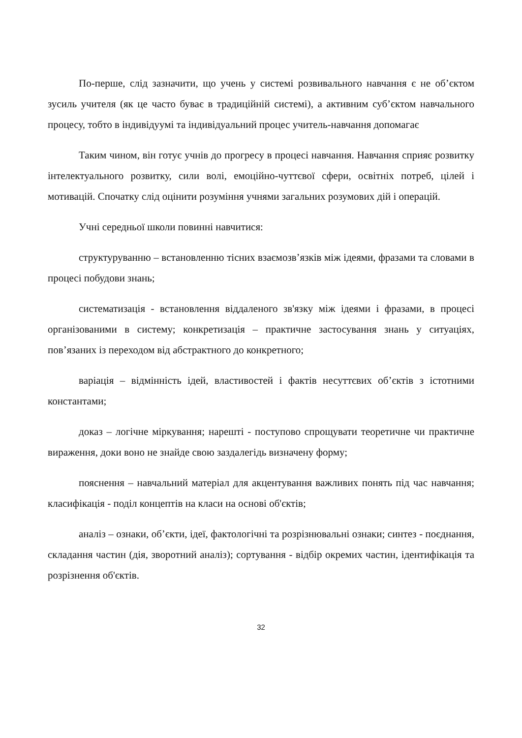По-перше, слід зазначити, що учень у системі розвивального навчання є не об’єктом зусиль учителя (як це часто буває в традиційній системі), а активним суб’єктом навчального процесу, тобто в індивідуумі та індивідуальний процес учитель-навчання допомагає
Таким чином, він готує учнів до прогресу в процесі навчання. Навчання сприяє розвитку інтелектуального розвитку, сили волі, емоційно-чуттєвої сфери, освітніх потреб, цілей і мотивацій. Спочатку слід оцінити розуміння учнями загальних розумових дій і операцій.
Учні середньої школи повинні навчитися:
структуруванню – встановленню тісних взаємозв’язків між ідеями, фразами та словами в процесі побудови знань;
систематизація - встановлення віддаленого зв'язку між ідеями і фразами, в процесі організованими в систему; конкретизація – практичне застосування знань у ситуаціях, пов’язаних із переходом від абстрактного до конкретного;
варіація – відмінність ідей, властивостей і фактів несуттєвих об’єктів з істотними константами;
доказ – логічне міркування; нарешті - поступово спрощувати теоретичне чи практичне вираження, доки воно не знайде свою заздалегідь визначену форму;
пояснення – навчальний матеріал для акцентування важливих понять під час навчання; класифікація - поділ концептів на класи на основі об'єктів;
аналіз – ознаки, об’єкти, ідеї, фактологічні та розрізнювальні ознаки; синтез - поєднання, складання частин (дія, зворотний аналіз); сортування - відбір окремих частин, ідентифікація та розрізнення об'єктів.
32